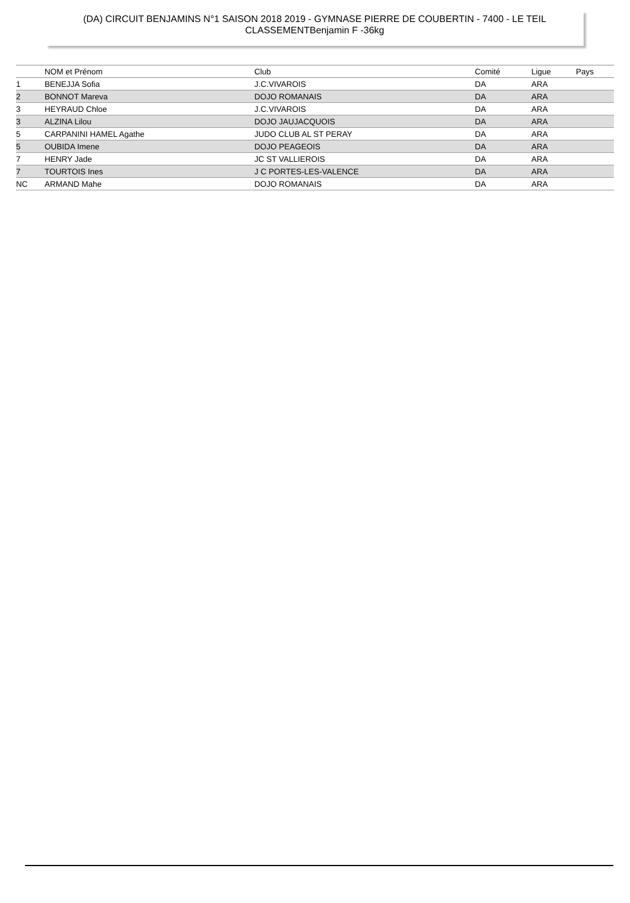(DA) CIRCUIT BENJAMINS N°1 SAISON 2018 2019 - GYMNASE PIERRE DE COUBERTIN - 7400 - LE TEIL
CLASSEMENTBenjamin F -36kg
| | NOM et Prénom | Club | Comité | Ligue | Pays |
| --- | --- | --- | --- | --- | --- |
| 1 | BENEJJA Sofia | J.C.VIVAROIS | DA | ARA | |
| 2 | BONNOT Mareva | DOJO ROMANAIS | DA | ARA | |
| 3 | HEYRAUD Chloe | J.C.VIVAROIS | DA | ARA | |
| 3 | ALZINA Lilou | DOJO JAUJACQUOIS | DA | ARA | |
| 5 | CARPANINI HAMEL Agathe | JUDO CLUB AL ST PERAY | DA | ARA | |
| 5 | OUBIDA Imene | DOJO PEAGEOIS | DA | ARA | |
| 7 | HENRY Jade | JC ST VALLIEROIS | DA | ARA | |
| 7 | TOURTOIS Ines | J C PORTES-LES-VALENCE | DA | ARA | |
| NC | ARMAND Mahe | DOJO ROMANAIS | DA | ARA | |